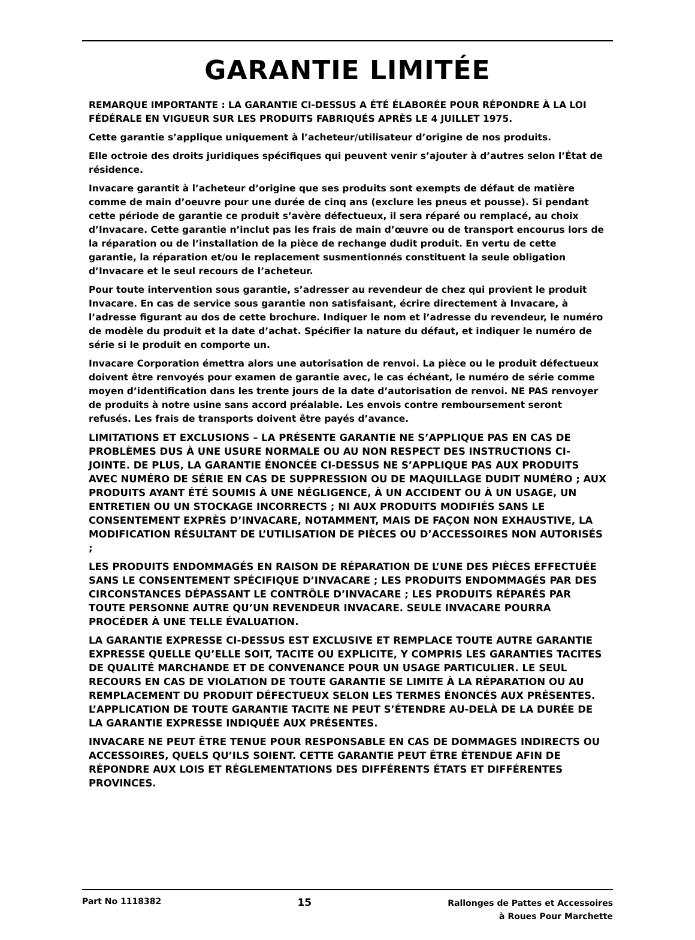GARANTIE LIMITÉE
REMARQUE IMPORTANTE : LA GARANTIE CI-DESSUS A ÉTÉ ÉLABORÉE POUR RÉPONDRE À LA LOI FÉDÉRALE EN VIGUEUR SUR LES PRODUITS FABRIQUÉS APRÈS LE 4 JUILLET 1975.
Cette garantie s’applique uniquement à l’acheteur/utilisateur d’origine de nos produits.
Elle octroie des droits juridiques spécifiques qui peuvent venir s’ajouter à d’autres selon l’État de résidence.
Invacare garantit à l’acheteur d’origine que ses produits sont exempts de défaut de matière comme de main d’oeuvre pour une durée de cinq ans (exclure les pneus et pousse). Si pendant cette période de garantie ce produit s’avère défectueux, il sera réparé ou remplacé, au choix d’Invacare. Cette garantie n’inclut pas les frais de main d’œuvre ou de transport encourus lors de la réparation ou de l’installation de la pièce de rechange dudit produit. En vertu de cette garantie, la réparation et/ou le replacement susmentionnés constituent la seule obligation d’Invacare et le seul recours de l’acheteur.
Pour toute intervention sous garantie, s’adresser au revendeur de chez qui provient le produit Invacare. En cas de service sous garantie non satisfaisant, écrire directement à Invacare, à l’adresse figurant au dos de cette brochure. Indiquer le nom et l’adresse du revendeur, le numéro de modèle du produit et la date d’achat. Spécifier la nature du défaut, et indiquer le numéro de série si le produit en comporte un.
Invacare Corporation émettra alors une autorisation de renvoi. La pièce ou le produit défectueux doivent être renvoyés pour examen de garantie avec, le cas échéant, le numéro de série comme moyen d’identification dans les trente jours de la date d’autorisation de renvoi. NE PAS renvoyer de produits à notre usine sans accord préalable. Les envois contre remboursement seront refusés. Les frais de transports doivent être payés d’avance.
LIMITATIONS ET EXCLUSIONS – LA PRÉSENTE GARANTIE NE S’APPLIQUE PAS EN CAS DE PROBLÈMES DUS À UNE USURE NORMALE OU AU NON RESPECT DES INSTRUCTIONS CI-JOINTE. DE PLUS, LA GARANTIE ÉNONCÉE CI-DESSUS NE S’APPLIQUE PAS AUX PRODUITS AVEC NUMÉRO DE SÉRIE EN CAS DE SUPPRESSION OU DE MAQUILLAGE DUDIT NUMÉRO ; AUX PRODUITS AYANT ÉTÉ SOUMIS À UNE NÉGLIGENCE, À UN ACCIDENT OU À UN USAGE, UN ENTRETIEN OU UN STOCKAGE INCORRECTS ; NI AUX PRODUITS MODIFIÉS SANS LE CONSENTEMENT EXPRÈS D’INVACARE, NOTAMMENT, MAIS DE FAÇON NON EXHAUSTIVE, LA MODIFICATION RÉSULTANT DE L’UTILISATION DE PIÈCES OU D’ACCESSOIRES NON AUTORISÉS ;
LES PRODUITS ENDOMMAGÉS EN RAISON DE RÉPARATION DE L’UNE DES PIÈCES EFFECTUÉE SANS LE CONSENTEMENT SPÉCIFIQUE D’INVACARE ; LES PRODUITS ENDOMMAGÉS PAR DES CIRCONSTANCES DÉPASSANT LE CONTRÔLE D’INVACARE ; LES PRODUITS RÉPARÉS PAR TOUTE PERSONNE AUTRE QU’UN REVENDEUR INVACARE. SEULE INVACARE POURRA PROCÉDER À UNE TELLE ÉVALUATION.
LA GARANTIE EXPRESSE CI-DESSUS EST EXCLUSIVE ET REMPLACE TOUTE AUTRE GARANTIE EXPRESSE QUELLE QU’ELLE SOIT, TACITE OU EXPLICITE, Y COMPRIS LES GARANTIES TACITES DE QUALITÉ MARCHANDE ET DE CONVENANCE POUR UN USAGE PARTICULIER. LE SEUL RECOURS EN CAS DE VIOLATION DE TOUTE GARANTIE SE LIMITE À LA RÉPARATION OU AU REMPLACEMENT DU PRODUIT DÉFECTUEUX SELON LES TERMES ÉNONCÉS AUX PRÉSENTES. L’APPLICATION DE TOUTE GARANTIE TACITE NE PEUT S’ÉTENDRE AU-DELÀ DE LA DURÉE DE LA GARANTIE EXPRESSE INDIQUÉE AUX PRÉSENTES.
INVACARE NE PEUT ÊTRE TENUE POUR RESPONSABLE EN CAS DE DOMMAGES INDIRECTS OU ACCESSOIRES, QUELS QU’ILS SOIENT. CETTE GARANTIE PEUT ÊTRE ÉTENDUE AFIN DE RÉPONDRE AUX LOIS ET RÉGLEMENTATIONS DES DIFFÉRENTS ÉTATS ET DIFFÉRENTES PROVINCES.
Part No 1118382
15
Rallonges de Pattes et Accessoires
à Roues Pour Marchette